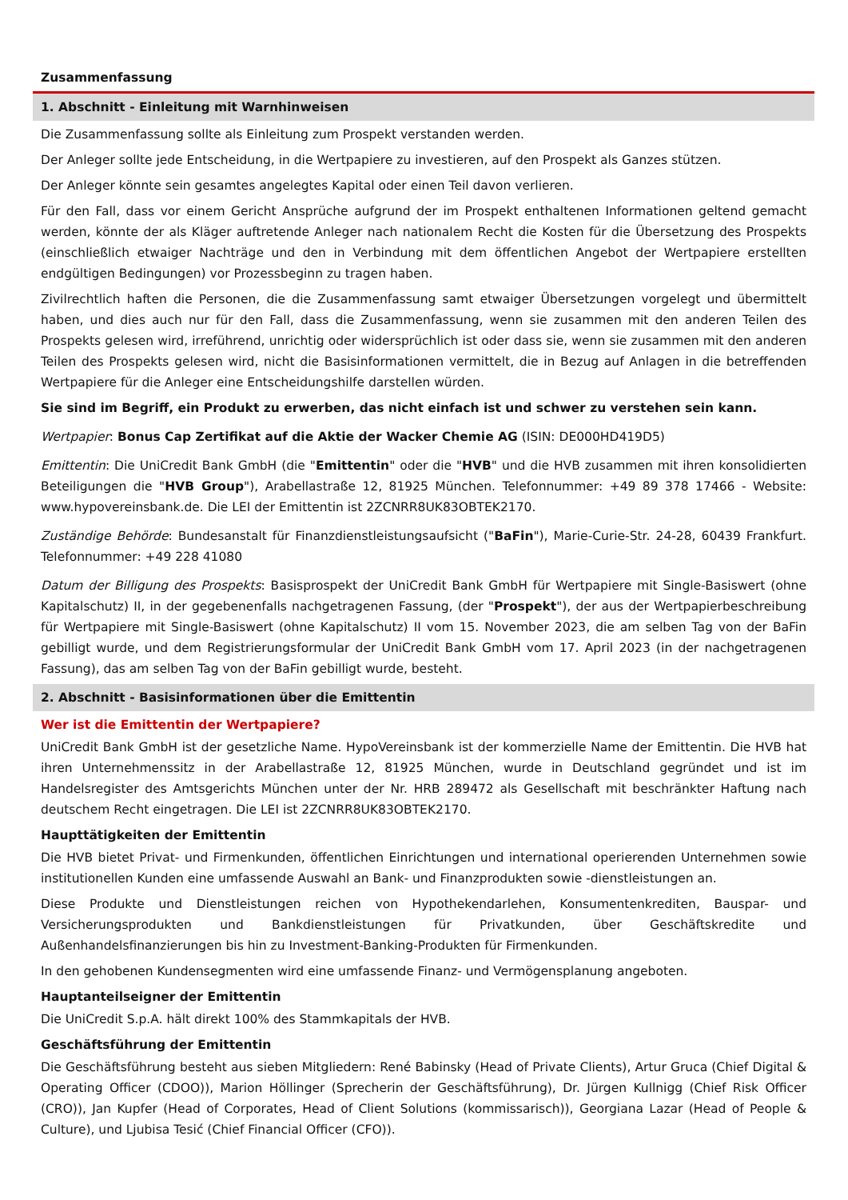Zusammenfassung
1. Abschnitt - Einleitung mit Warnhinweisen
Die Zusammenfassung sollte als Einleitung zum Prospekt verstanden werden.
Der Anleger sollte jede Entscheidung, in die Wertpapiere zu investieren, auf den Prospekt als Ganzes stützen.
Der Anleger könnte sein gesamtes angelegtes Kapital oder einen Teil davon verlieren.
Für den Fall, dass vor einem Gericht Ansprüche aufgrund der im Prospekt enthaltenen Informationen geltend gemacht werden, könnte der als Kläger auftretende Anleger nach nationalem Recht die Kosten für die Übersetzung des Prospekts (einschließlich etwaiger Nachträge und den in Verbindung mit dem öffentlichen Angebot der Wertpapiere erstellten endgültigen Bedingungen) vor Prozessbeginn zu tragen haben.
Zivilrechtlich haften die Personen, die die Zusammenfassung samt etwaiger Übersetzungen vorgelegt und übermittelt haben, und dies auch nur für den Fall, dass die Zusammenfassung, wenn sie zusammen mit den anderen Teilen des Prospekts gelesen wird, irreführend, unrichtig oder widersprüchlich ist oder dass sie, wenn sie zusammen mit den anderen Teilen des Prospekts gelesen wird, nicht die Basisinformationen vermittelt, die in Bezug auf Anlagen in die betreffenden Wertpapiere für die Anleger eine Entscheidungshilfe darstellen würden.
Sie sind im Begriff, ein Produkt zu erwerben, das nicht einfach ist und schwer zu verstehen sein kann.
Wertpapier: Bonus Cap Zertifikat auf die Aktie der Wacker Chemie AG (ISIN: DE000HD419D5)
Emittentin: Die UniCredit Bank GmbH (die "Emittentin" oder die "HVB" und die HVB zusammen mit ihren konsolidierten Beteiligungen die "HVB Group"), Arabellastraße 12, 81925 München. Telefonnummer: +49 89 378 17466 - Website: www.hypovereinsbank.de. Die LEI der Emittentin ist 2ZCNRR8UK83OBTEK2170.
Zuständige Behörde: Bundesanstalt für Finanzdienstleistungsaufsicht ("BaFin"), Marie-Curie-Str. 24-28, 60439 Frankfurt. Telefonnummer: +49 228 41080
Datum der Billigung des Prospekts: Basisprospekt der UniCredit Bank GmbH für Wertpapiere mit Single-Basiswert (ohne Kapitalschutz) II, in der gegebenenfalls nachgetragenen Fassung, (der "Prospekt"), der aus der Wertpapierbeschreibung für Wertpapiere mit Single-Basiswert (ohne Kapitalschutz) II vom 15. November 2023, die am selben Tag von der BaFin gebilligt wurde, und dem Registrierungsformular der UniCredit Bank GmbH vom 17. April 2023 (in der nachgetragenen Fassung), das am selben Tag von der BaFin gebilligt wurde, besteht.
2. Abschnitt - Basisinformationen über die Emittentin
Wer ist die Emittentin der Wertpapiere?
UniCredit Bank GmbH ist der gesetzliche Name. HypoVereinsbank ist der kommerzielle Name der Emittentin. Die HVB hat ihren Unternehmenssitz in der Arabellastraße 12, 81925 München, wurde in Deutschland gegründet und ist im Handelsregister des Amtsgerichts München unter der Nr. HRB 289472 als Gesellschaft mit beschränkter Haftung nach deutschem Recht eingetragen. Die LEI ist 2ZCNRR8UK83OBTEK2170.
Haupttätigkeiten der Emittentin
Die HVB bietet Privat- und Firmenkunden, öffentlichen Einrichtungen und international operierenden Unternehmen sowie institutionellen Kunden eine umfassende Auswahl an Bank- und Finanzprodukten sowie -dienstleistungen an.
Diese Produkte und Dienstleistungen reichen von Hypothekendarlehen, Konsumentenkrediten, Bauspar- und Versicherungsprodukten und Bankdienstleistungen für Privatkunden, über Geschäftskredite und Außenhandelsfinanzierungen bis hin zu Investment-Banking-Produkten für Firmenkunden.
In den gehobenen Kundensegmenten wird eine umfassende Finanz- und Vermögensplanung angeboten.
Hauptanteilseigner der Emittentin
Die UniCredit S.p.A. hält direkt 100% des Stammkapitals der HVB.
Geschäftsführung der Emittentin
Die Geschäftsführung besteht aus sieben Mitgliedern: René Babinsky (Head of Private Clients), Artur Gruca (Chief Digital & Operating Officer (CDOO)), Marion Höllinger (Sprecherin der Geschäftsführung), Dr. Jürgen Kullnigg (Chief Risk Officer (CRO)), Jan Kupfer (Head of Corporates, Head of Client Solutions (kommissarisch)), Georgiana Lazar (Head of People & Culture), und Ljubisa Tesić (Chief Financial Officer (CFO)).